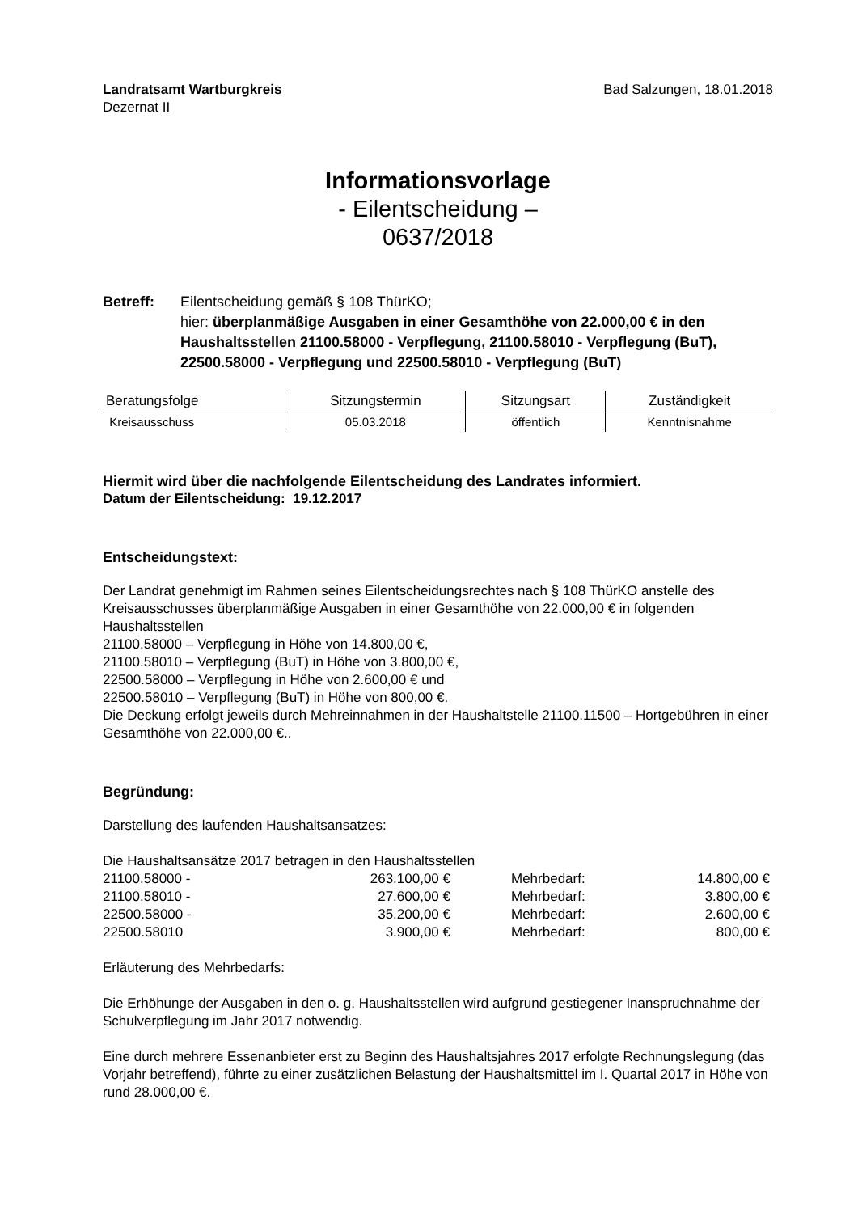Landratsamt Wartburgkreis
Dezernat II
Bad Salzungen, 18.01.2018
Informationsvorlage
- Eilentscheidung –
0637/2018
Betreff: Eilentscheidung gemäß § 108 ThürKO;
hier: überplanmäßige Ausgaben in einer Gesamthöhe von 22.000,00 € in den Haushaltsstellen 21100.58000 - Verpflegung, 21100.58010 - Verpflegung (BuT), 22500.58000 - Verpflegung und 22500.58010 - Verpflegung (BuT)
| Beratungsfolge | Sitzungstermin | Sitzungsart | Zuständigkeit |
| --- | --- | --- | --- |
| Kreisausschuss | 05.03.2018 | öffentlich | Kenntnisnahme |
Hiermit wird über die nachfolgende Eilentscheidung des Landrates informiert.
Datum der Eilentscheidung: 19.12.2017
Entscheidungstext:
Der Landrat genehmigt im Rahmen seines Eilentscheidungsrechtes nach § 108 ThürKO anstelle des Kreisausschusses überplanmäßige Ausgaben in einer Gesamthöhe von 22.000,00 € in folgenden Haushaltsstellen
21100.58000 – Verpflegung in Höhe von 14.800,00 €,
21100.58010 – Verpflegung (BuT) in Höhe von 3.800,00 €,
22500.58000 – Verpflegung in Höhe von 2.600,00 € und
22500.58010 – Verpflegung (BuT) in Höhe von 800,00 €.
Die Deckung erfolgt jeweils durch Mehreinnahmen in der Haushaltstelle 21100.11500 – Hortgebühren in einer Gesamthöhe von 22.000,00 €..
Begründung:
Darstellung des laufenden Haushaltsansatzes:
Die Haushaltsansätze 2017 betragen in den Haushaltsstellen
| 21100.58000 - | 263.100,00 € | Mehrbedarf: | 14.800,00 € |
| 21100.58010 - | 27.600,00 € | Mehrbedarf: | 3.800,00 € |
| 22500.58000 - | 35.200,00 € | Mehrbedarf: | 2.600,00 € |
| 22500.58010 | 3.900,00 € | Mehrbedarf: | 800,00 € |
Erläuterung des Mehrbedarfs:
Die Erhöhunge der Ausgaben in den o. g. Haushaltsstellen wird aufgrund gestiegener Inanspruchnahme der Schulverpflegung im Jahr 2017 notwendig.
Eine durch mehrere Essenanbieter erst zu Beginn des Haushaltsjahres 2017 erfolgte Rechnungslegung (das Vorjahr betreffend), führte zu einer zusätzlichen Belastung der Haushaltsmittel im I. Quartal 2017 in Höhe von rund 28.000,00 €.